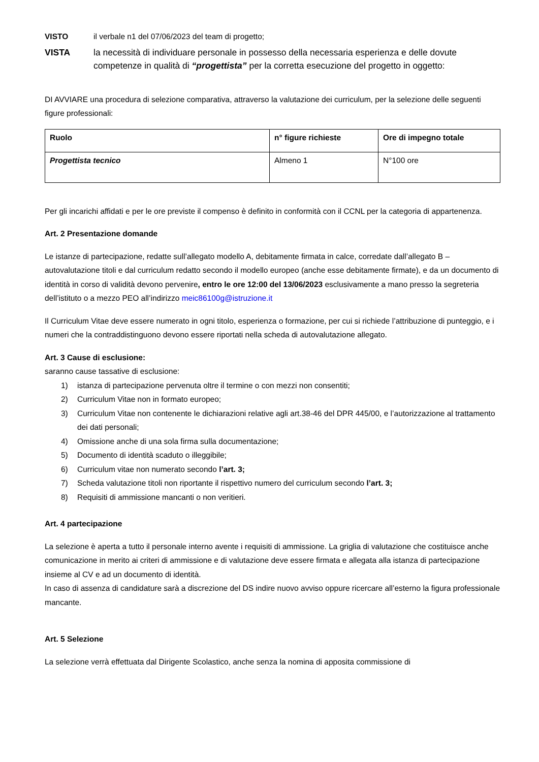VISTO il verbale n1 del 07/06/2023 del team di progetto;
VISTA la necessità di individuare personale in possesso della necessaria esperienza e delle dovute competenze in qualità di “progettista” per la corretta esecuzione del progetto in oggetto:
DI AVVIARE una procedura di selezione comparativa, attraverso la valutazione dei curriculum, per la selezione delle seguenti figure professionali:
| Ruolo | n° figure richieste | Ore di impegno totale |
| --- | --- | --- |
| Progettista tecnico | Almeno 1 | N°100 ore |
Per gli incarichi affidati e per le ore previste il compenso è definito in conformità con il CCNL per la categoria di appartenenza.
Art. 2 Presentazione domande
Le istanze di partecipazione, redatte sull’allegato modello A, debitamente firmata in calce, corredate dall’allegato B – autovalutazione titoli e dal curriculum redatto secondo il modello europeo (anche esse debitamente firmate), e da un documento di identità in corso di validità devono pervenire, entro le ore 12:00 del 13/06/2023 esclusivamente a mano presso la segreteria dell’istituto o a mezzo PEO all’indirizzo meic86100g@istruzione.it
Il Curriculum Vitae deve essere numerato in ogni titolo, esperienza o formazione, per cui si richiede l’attribuzione di punteggio, e i numeri che la contraddistinguono devono essere riportati nella scheda di autovalutazione allegato.
Art. 3 Cause di esclusione:
saranno cause tassative di esclusione:
1) istanza di partecipazione pervenuta oltre il termine o con mezzi non consentiti;
2) Curriculum Vitae non in formato europeo;
3) Curriculum Vitae non contenente le dichiarazioni relative agli art.38-46 del DPR 445/00, e l’autorizzazione al trattamento dei dati personali;
4) Omissione anche di una sola firma sulla documentazione;
5) Documento di identità scaduto o illeggibile;
6) Curriculum vitae non numerato secondo l’art. 3;
7) Scheda valutazione titoli non riportante il rispettivo numero del curriculum secondo l’art. 3;
8) Requisiti di ammissione mancanti o non veritieri.
Art. 4 partecipazione
La selezione è aperta a tutto il personale interno avente i requisiti di ammissione. La griglia di valutazione che costituisce anche comunicazione in merito ai criteri di ammissione e di valutazione deve essere firmata e allegata alla istanza di partecipazione insieme al CV e ad un documento di identità.
In caso di assenza di candidature sarà a discrezione del DS indire nuovo avviso oppure ricercare all’esterno la figura professionale mancante.
Art. 5 Selezione
La selezione verrà effettuata dal Dirigente Scolastico, anche senza la nomina di apposita commissione di